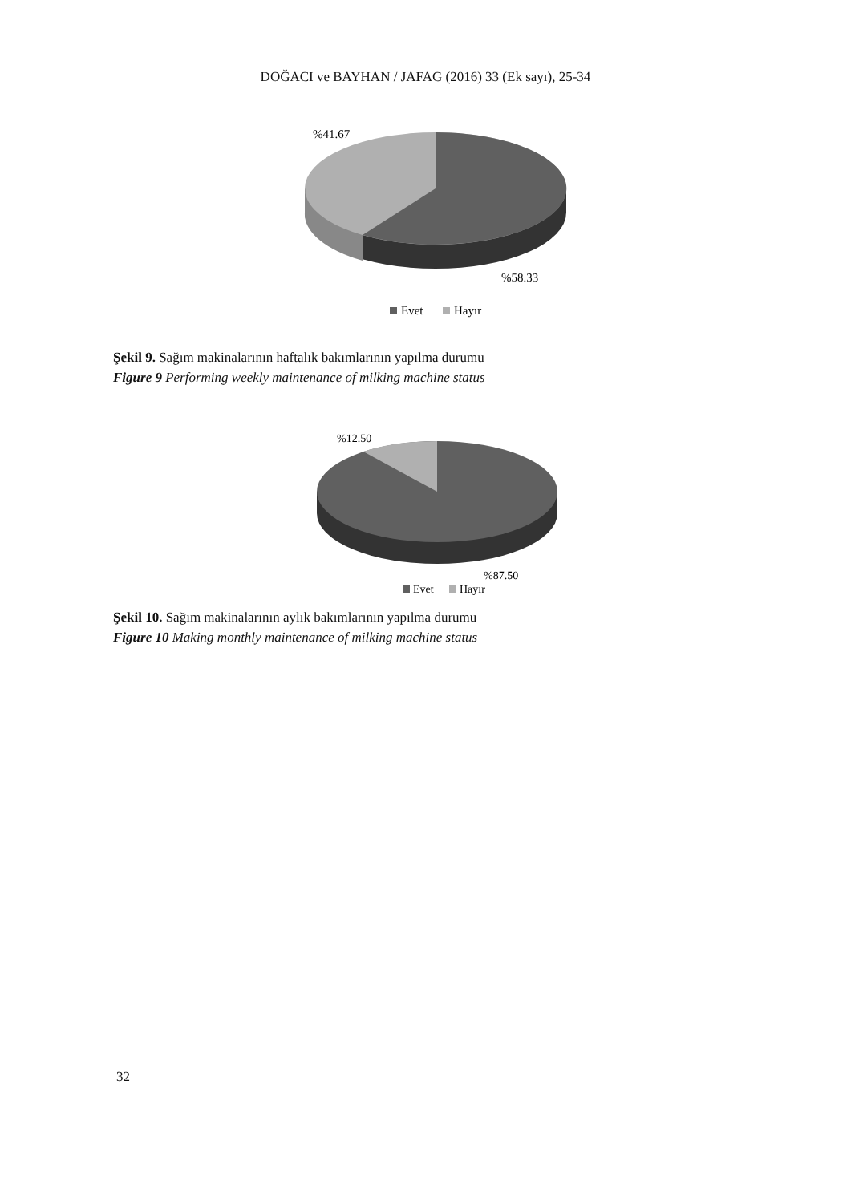DOĞACI ve BAYHAN / JAFAG (2016) 33 (Ek sayı), 25-34
%41.67
%58.33
Evet
Hayır
Şekil 9. Sağım makinalarının haftalık bakımlarının yapılma durumu
Figure 9 Performing weekly maintenance of milking machine status
%12.50
%87.50
Evet
Hayır
Şekil 10. Sağım makinalarının aylık bakımlarının yapılma durumu
Figure 10 Making monthly maintenance of milking machine status
32